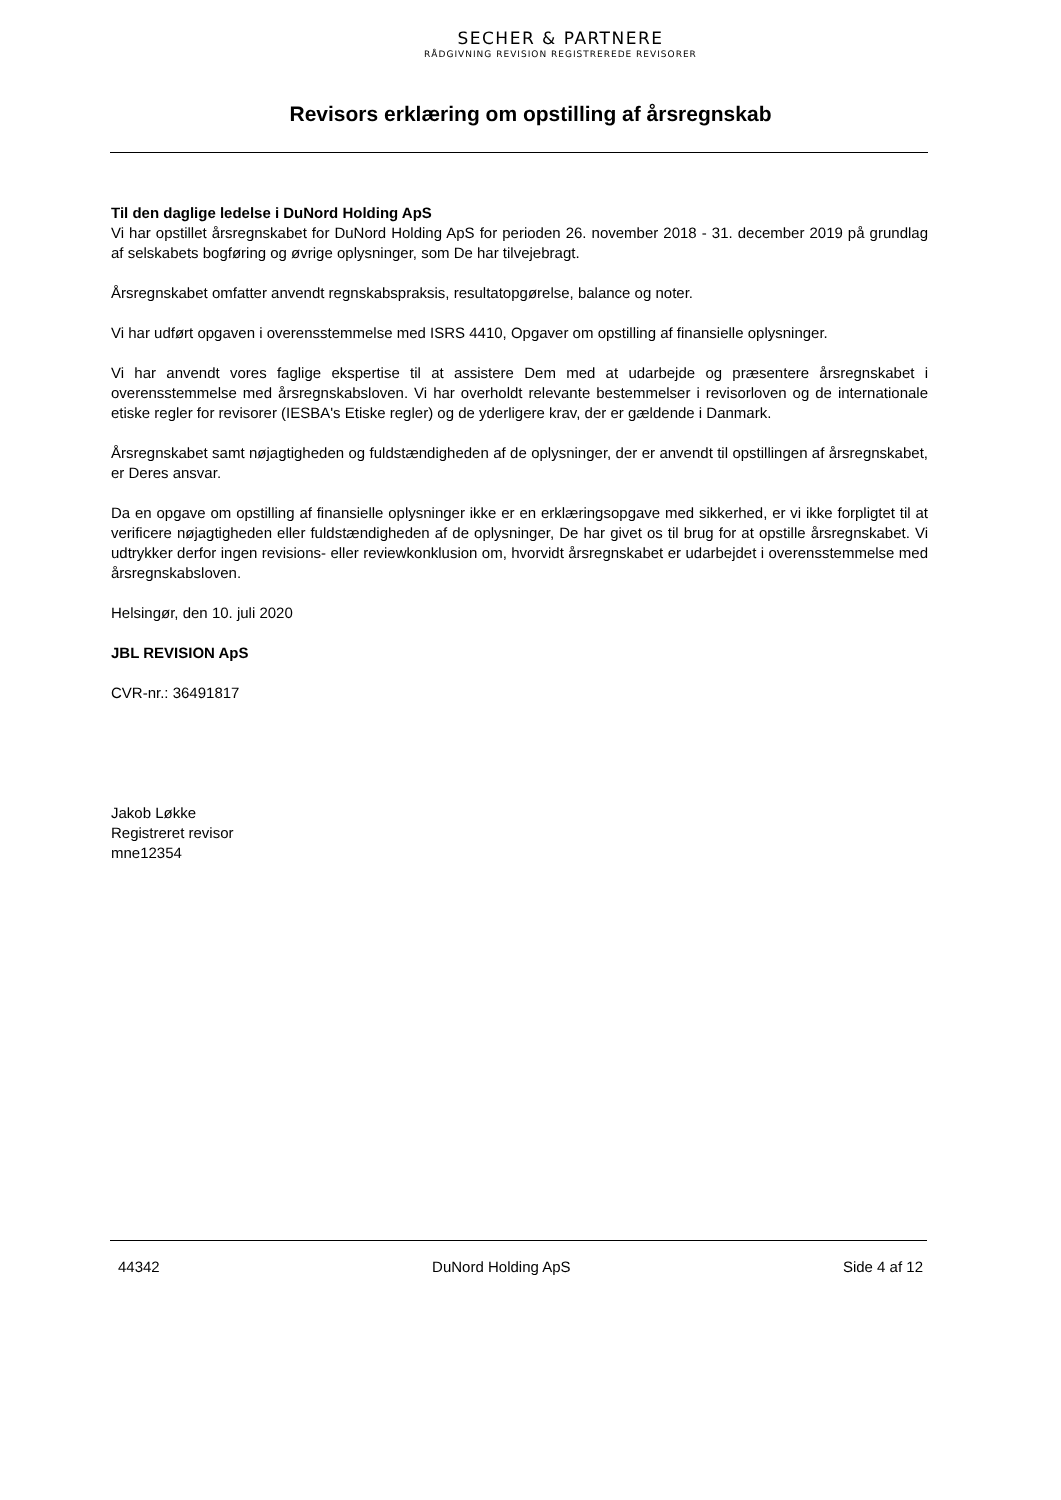SECHER & PARTNERE
RÅDGIVNING REVISION REGISTREREDE REVISORER
Revisors erklæring om opstilling af årsregnskab
Til den daglige ledelse i DuNord Holding ApS
Vi har opstillet årsregnskabet for DuNord Holding ApS for perioden 26. november 2018 - 31. december 2019 på grundlag af selskabets bogføring og øvrige oplysninger, som De har tilvejebragt.
Årsregnskabet omfatter anvendt regnskabspraksis, resultatopgørelse, balance og noter.
Vi har udført opgaven i overensstemmelse med ISRS 4410, Opgaver om opstilling af finansielle oplysninger.
Vi har anvendt vores faglige ekspertise til at assistere Dem med at udarbejde og præsentere årsregnskabet i overensstemmelse med årsregnskabsloven. Vi har overholdt relevante bestemmelser i revisorloven og de internationale etiske regler for revisorer (IESBA's Etiske regler) og de yderligere krav, der er gældende i Danmark.
Årsregnskabet samt nøjagtigheden og fuldstændigheden af de oplysninger, der er anvendt til opstillingen af årsregnskabet, er Deres ansvar.
Da en opgave om opstilling af finansielle oplysninger ikke er en erklæringsopgave med sikkerhed, er vi ikke forpligtet til at verificere nøjagtigheden eller fuldstændigheden af de oplysninger, De har givet os til brug for at opstille årsregnskabet. Vi udtrykker derfor ingen revisions- eller reviewkonklusion om, hvorvidt årsregnskabet er udarbejdet i overensstemmelse med årsregnskabsloven.
Helsingør, den 10. juli 2020
JBL REVISION ApS
CVR-nr.: 36491817
Jakob Løkke
Registreret revisor
mne12354
44342 DuNord Holding ApS Side 4 af 12